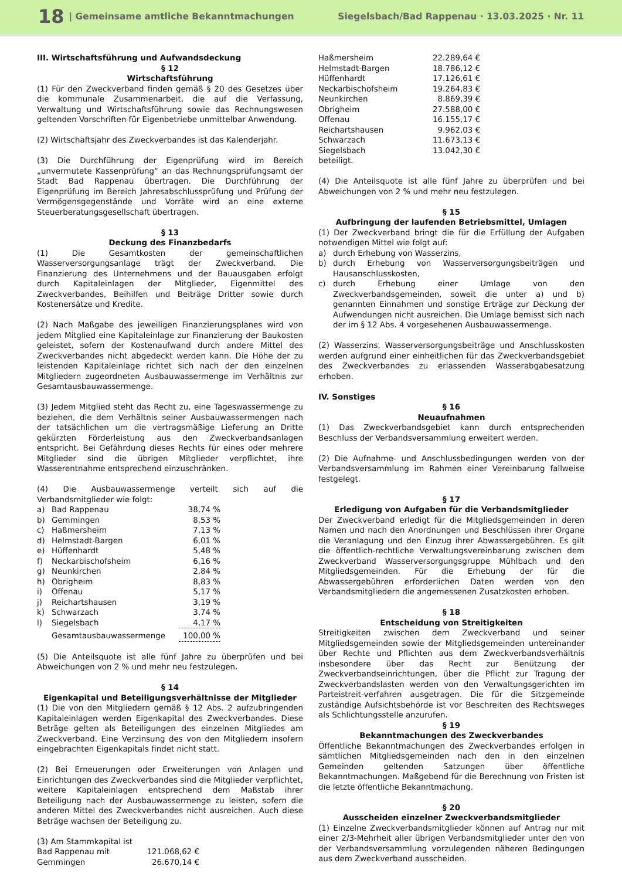18 | Gemeinsame amtliche Bekanntmachungen Siegelsbach/Bad Rappenau · 13.03.2025 · Nr. 11
III. Wirtschaftsführung und Aufwandsdeckung
§ 12
Wirtschaftsführung
(1) Für den Zweckverband finden gemäß § 20 des Gesetzes über die kommunale Zusammenarbeit, die auf die Verfassung, Verwaltung und Wirtschaftsführung sowie das Rechnungswesen geltenden Vorschriften für Eigenbetriebe unmittelbar Anwendung.
(2) Wirtschaftsjahr des Zweckverbandes ist das Kalenderjahr.
(3) Die Durchführung der Eigenprüfung wird im Bereich „unvermutete Kassenprüfung“ an das Rechnungsprüfungsamt der Stadt Bad Rappenau übertragen. Die Durchführung der Eigenprüfung im Bereich Jahresabschlussprüfung und Prüfung der Vermögensgegenstände und Vorräte wird an eine externe Steuerberatungsgesellschaft übertragen.
§ 13
Deckung des Finanzbedarfs
(1) Die Gesamtkosten der gemeinschaftlichen Wasserversorgungsanlage trägt der Zweckverband. Die Finanzierung des Unternehmens und der Bauausgaben erfolgt durch Kapitaleinlagen der Mitglieder, Eigenmittel des Zweckverbandes, Beihilfen und Beiträge Dritter sowie durch Kostenersätze und Kredite.
(2) Nach Maßgabe des jeweiligen Finanzierungsplanes wird von jedem Mitglied eine Kapitaleinlage zur Finanzierung der Baukosten geleistet, sofern der Kostenaufwand durch andere Mittel des Zweckverbandes nicht abgedeckt werden kann. Die Höhe der zu leistenden Kapitaleinlage richtet sich nach der den einzelnen Mitgliedern zugeordneten Ausbauwassermenge im Verhältnis zur Gesamtausbauwassermenge.
(3) Jedem Mitglied steht das Recht zu, eine Tageswassermenge zu beziehen, die dem Verhältnis seiner Ausbauwassermengen nach der tatsächlichen um die vertragsmäßige Lieferung an Dritte gekürzten Förderleistung aus den Zweckverbandsanlagen entspricht. Bei Gefährdung dieses Rechts für eines oder mehrere Mitglieder sind die übrigen Mitglieder verpflichtet, ihre Wasserentnahme entsprechend einzuschränken.
(4) Die Ausbauwassermenge verteilt sich auf die Verbandsmitglieder wie folgt:
| a) | Bad Rappenau | 38,74 % |
| b) | Gemmingen | 8,53 % |
| c) | Haßmersheim | 7,13 % |
| d) | Helmstadt-Bargen | 6,01 % |
| e) | Hüffenhardt | 5,48 % |
| f) | Neckarbischofsheim | 6,16 % |
| g) | Neunkirchen | 2,84 % |
| h) | Obrigheim | 8,83 % |
| i) | Offenau | 5,17 % |
| j) | Reichartshausen | 3,19 % |
| k) | Schwarzach | 3,74 % |
| l) | Siegelsbach | 4,17 % |
| | Gesamtausbauwassermenge | 100,00 % |
(5) Die Anteilsquote ist alle fünf Jahre zu überprüfen und bei Abweichungen von 2 % und mehr neu festzulegen.
§ 14
Eigenkapital und Beteiligungsverhältnisse der Mitglieder
(1) Die von den Mitgliedern gemäß § 12 Abs. 2 aufzubringenden Kapitaleinlagen werden Eigenkapital des Zweckverbandes. Diese Beträge gelten als Beteiligungen des einzelnen Mitgliedes am Zweckverband. Eine Verzinsung des von den Mitgliedern insofern eingebrachten Eigenkapitals findet nicht statt.
(2) Bei Erneuerungen oder Erweiterungen von Anlagen und Einrichtungen des Zweckverbandes sind die Mitglieder verpflichtet, weitere Kapitaleinlagen entsprechend dem Maßstab ihrer Beteiligung nach der Ausbauwassermenge zu leisten, sofern die anderen Mittel des Zweckverbandes nicht ausreichen. Auch diese Beträge wachsen der Beteiligung zu.
(3) Am Stammkapital ist
| Bad Rappenau mit | 121.068,62 € |
| Gemmingen | 26.670,14 € |
| Haßmersheim | 22.289,64 € |
| Helmstadt-Bargen | 18.786,12 € |
| Hüffenhardt | 17.126,61 € |
| Neckarbischofsheim | 19.264,83 € |
| Neunkirchen | 8.869,39 € |
| Obrigheim | 27.588,00 € |
| Offenau | 16.155,17 € |
| Reichartshausen | 9.962,03 € |
| Schwarzach | 11.673,13 € |
| Siegelsbach | 13.042,30 € |
beteiligt.
(4) Die Anteilsquote ist alle fünf Jahre zu überprüfen und bei Abweichungen von 2 % und mehr neu festzulegen.
§ 15
Aufbringung der laufenden Betriebsmittel, Umlagen
(1) Der Zweckverband bringt die für die Erfüllung der Aufgaben notwendigen Mittel wie folgt auf:
| a) | durch Erhebung von Wasserzins, |
| b) | durch Erhebung von Wasserversorgungsbeiträgen und Hausanschlusskosten, |
| c) | durch Erhebung einer Umlage von den Zweckverbandsgemeinden, soweit die unter a) und b) genannten Einnahmen und sonstige Erträge zur Deckung der Aufwendungen nicht ausreichen. Die Umlage bemisst sich nach der im § 12 Abs. 4 vorgesehenen Ausbauwassermenge. |
(2) Wasserzins, Wasserversorgungsbeiträge und Anschlusskosten werden aufgrund einer einheitlichen für das Zweckverbandsgebiet des Zweckverbandes zu erlassenden Wasserabgabesatzung erhoben.
IV. Sonstiges
§ 16
Neuaufnahmen
(1) Das Zweckverbandsgebiet kann durch entsprechenden Beschluss der Verbandsversammlung erweitert werden.
(2) Die Aufnahme- und Anschlussbedingungen werden von der Verbandsversammlung im Rahmen einer Vereinbarung fallweise festgelegt.
§ 17
Erledigung von Aufgaben für die Verbandsmitglieder
Der Zweckverband erledigt für die Mitgliedsgemeinden in deren Namen und nach den Anordnungen und Beschlüssen ihrer Organe die Veranlagung und den Einzug ihrer Abwassergebühren. Es gilt die öffentlich-rechtliche Verwaltungsvereinbarung zwischen dem Zweckverband Wasserversorgungsgruppe Mühlbach und den Mitgliedsgemeinden. Für die Erhebung der für die Abwassergebühren erforderlichen Daten werden von den Verbandsmitgliedern die angemessenen Zusatzkosten erhoben.
§ 18
Entscheidung von Streitigkeiten
Streitigkeiten zwischen dem Zweckverband und seiner Mitgliedsgemeinden sowie der Mitgliedsgemeinden untereinander über Rechte und Pflichten aus dem Zweckverbandsverhältnis insbesondere über das Recht zur Benützung der Zweckverbandseinrichtungen, über die Pflicht zur Tragung der Zweckverbandslasten werden von den Verwaltungsgerichten im Parteistreit-verfahren ausgetragen. Die für die Sitzgemeinde zuständige Aufsichtsbehörde ist vor Beschreiten des Rechtsweges als Schlichtungsstelle anzurufen.
§ 19
Bekanntmachungen des Zweckverbandes
Öffentliche Bekanntmachungen des Zweckverbandes erfolgen in sämtlichen Mitgliedsgemeinden nach den in den einzelnen Gemeinden geltenden Satzungen über öffentliche Bekanntmachungen. Maßgebend für die Berechnung von Fristen ist die letzte öffentliche Bekanntmachung.
§ 20
Ausscheiden einzelner Zweckverbandsmitglieder
(1) Einzelne Zweckverbandsmitglieder können auf Antrag nur mit einer 2/3-Mehrheit aller übrigen Verbandsmitglieder unter den von der Verbandsversammlung vorzulegenden näheren Bedingungen aus dem Zweckverband ausscheiden.